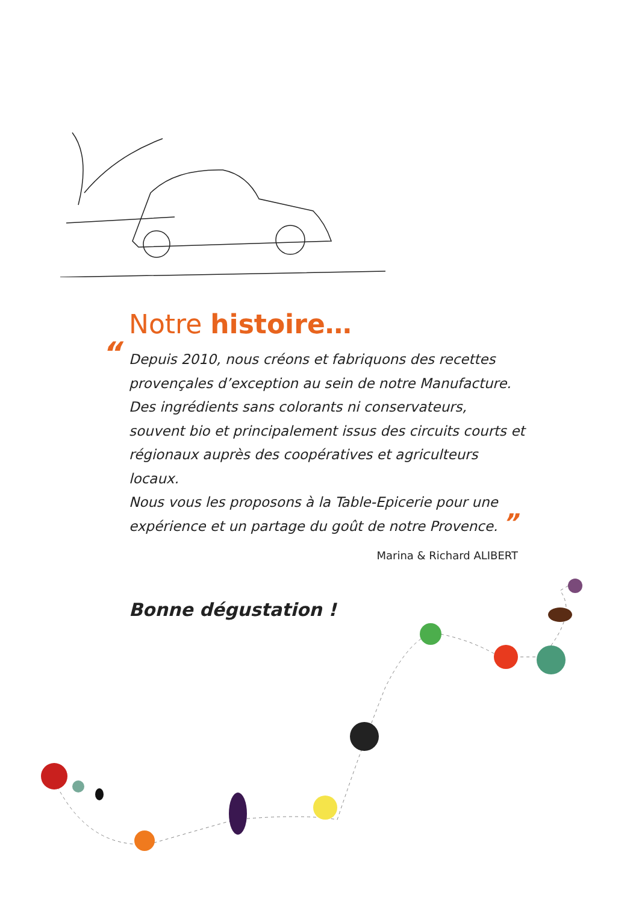Notre histoire…
“Depuis 2010, nous créons et fabriquons des recettes provençales d’exception au sein de notre Manufacture. Des ingrédients sans colorants ni conservateurs, souvent bio et principalement issus des circuits courts et régionaux auprès des coopératives et agriculteurs locaux.
Nous vous les proposons à la Table-Epicerie pour une expérience et un partage du goût de notre Provence. ”
Marina & Richard ALIBERT
Bonne dégustation !